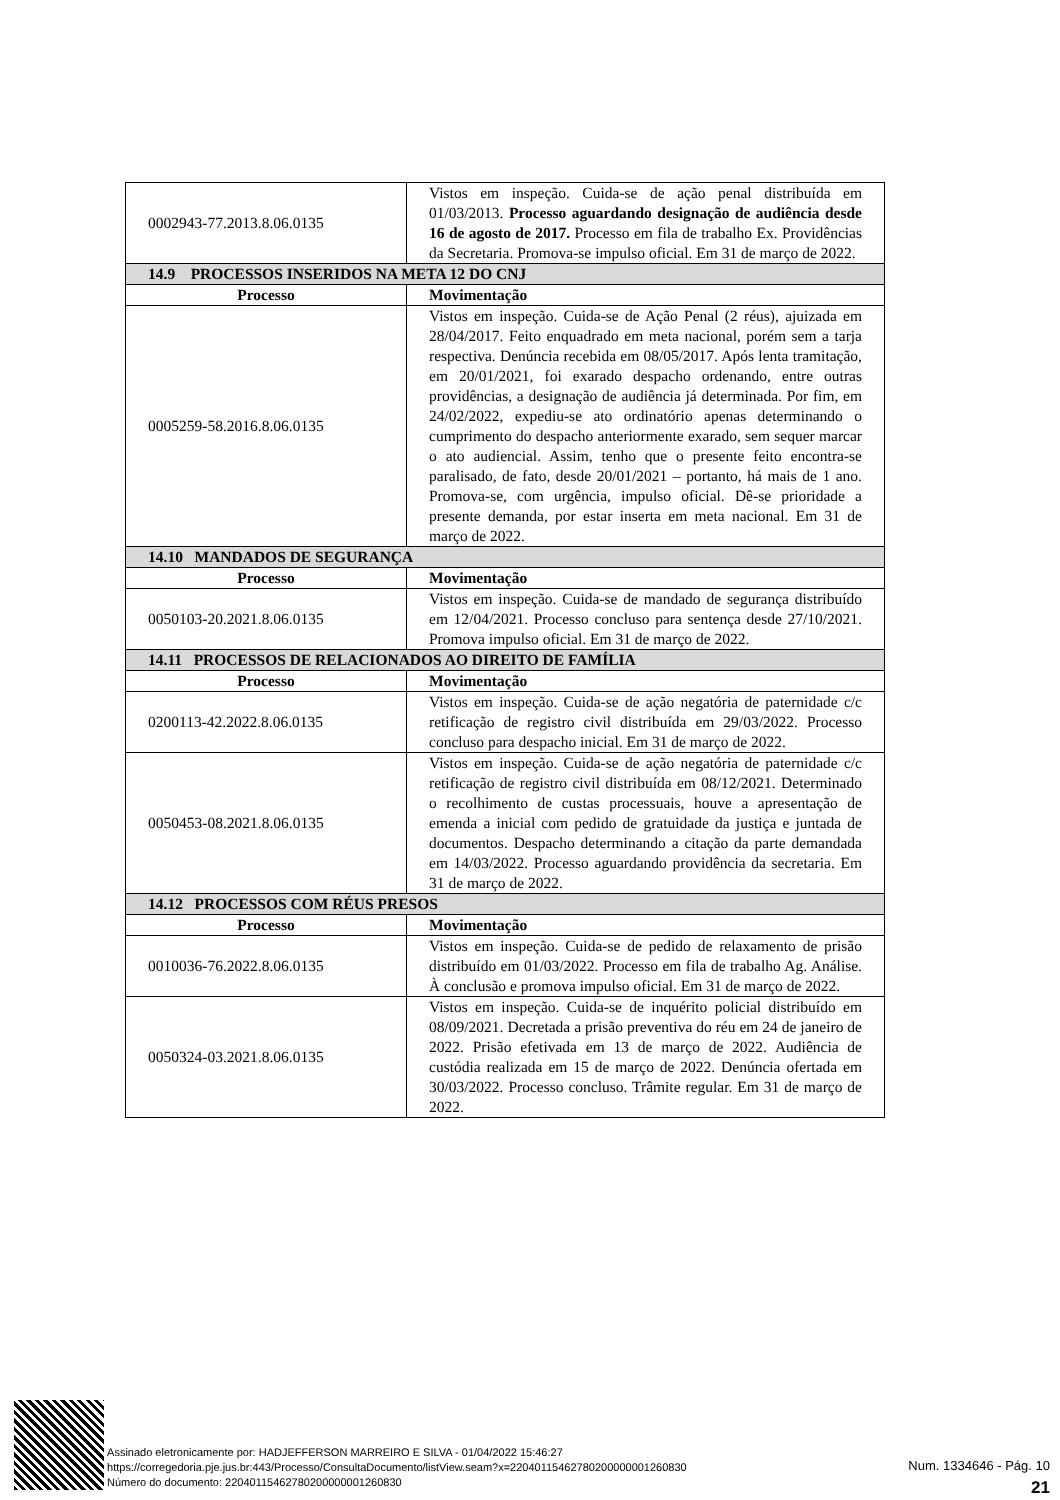| 0002943-77.2013.8.06.0135 | Vistos em inspeção. Cuida-se de ação penal distribuída em 01/03/2013. Processo aguardando designação de audiência desde 16 de agosto de 2017. Processo em fila de trabalho Ex. Providências da Secretaria. Promova-se impulso oficial. Em 31 de março de 2022. |
| 14.9 PROCESSOS INSERIDOS NA META 12 DO CNJ | |
| Processo | Movimentação |
| 0005259-58.2016.8.06.0135 | Vistos em inspeção. Cuida-se de Ação Penal (2 réus), ajuizada em 28/04/2017. Feito enquadrado em meta nacional, porém sem a tarja respectiva. Denúncia recebida em 08/05/2017. Após lenta tramitação, em 20/01/2021, foi exarado despacho ordenando, entre outras providências, a designação de audiência já determinada. Por fim, em 24/02/2022, expediu-se ato ordinatório apenas determinando o cumprimento do despacho anteriormente exarado, sem sequer marcar o ato audiencial. Assim, tenho que o presente feito encontra-se paralisado, de fato, desde 20/01/2021 – portanto, há mais de 1 ano. Promova-se, com urgência, impulso oficial. Dê-se prioridade a presente demanda, por estar inserta em meta nacional. Em 31 de março de 2022. |
| 14.10 MANDADOS DE SEGURANÇA | |
| Processo | Movimentação |
| 0050103-20.2021.8.06.0135 | Vistos em inspeção. Cuida-se de mandado de segurança distribuído em 12/04/2021. Processo concluso para sentença desde 27/10/2021. Promova impulso oficial. Em 31 de março de 2022. |
| 14.11 PROCESSOS DE RELACIONADOS AO DIREITO DE FAMÍLIA | |
| Processo | Movimentação |
| 0200113-42.2022.8.06.0135 | Vistos em inspeção. Cuida-se de ação negatória de paternidade c/c retificação de registro civil distribuída em 29/03/2022. Processo concluso para despacho inicial. Em 31 de março de 2022. |
| 0050453-08.2021.8.06.0135 | Vistos em inspeção. Cuida-se de ação negatória de paternidade c/c retificação de registro civil distribuída em 08/12/2021. Determinado o recolhimento de custas processuais, houve a apresentação de emenda a inicial com pedido de gratuidade da justiça e juntada de documentos. Despacho determinando a citação da parte demandada em 14/03/2022. Processo aguardando providência da secretaria. Em 31 de março de 2022. |
| 14.12 PROCESSOS COM RÉUS PRESOS | |
| Processo | Movimentação |
| 0010036-76.2022.8.06.0135 | Vistos em inspeção. Cuida-se de pedido de relaxamento de prisão distribuído em 01/03/2022. Processo em fila de trabalho Ag. Análise. À conclusão e promova impulso oficial. Em 31 de março de 2022. |
| 0050324-03.2021.8.06.0135 | Vistos em inspeção. Cuida-se de inquérito policial distribuído em 08/09/2021. Decretada a prisão preventiva do réu em 24 de janeiro de 2022. Prisão efetivada em 13 de março de 2022. Audiência de custódia realizada em 15 de março de 2022. Denúncia ofertada em 30/03/2022. Processo concluso. Trâmite regular. Em 31 de março de 2022. |
Assinado eletronicamente por: HADJEFFERSON MARREIRO E SILVA - 01/04/2022 15:46:27
https://corregedoria.pje.jus.br:443/Processo/ConsultaDocumento/listView.seam?x=22040115462780200000001260830
Número do documento: 22040115462780200000001260830
Num. 1334646 - Pág. 10
21